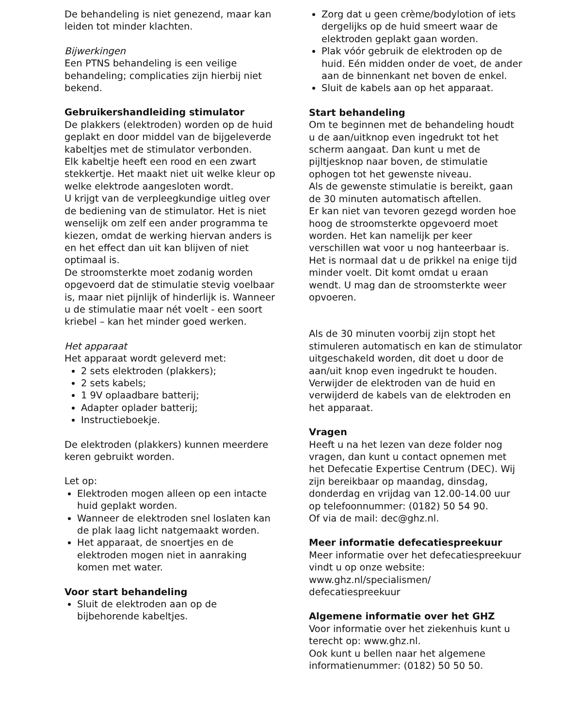De behandeling is niet genezend, maar kan leiden tot minder klachten.
Bijwerkingen
Een PTNS behandeling is een veilige behandeling; complicaties zijn hierbij niet bekend.
Gebruikershandleiding stimulator
De plakkers (elektroden) worden op de huid geplakt en door middel van de bijgeleverde kabeltjes met de stimulator verbonden.
Elk kabeltje heeft een rood en een zwart stekkertje. Het maakt niet uit welke kleur op welke elektrode aangesloten wordt.
U krijgt van de verpleegkundige uitleg over de bediening van de stimulator. Het is niet wenselijk om zelf een ander programma te kiezen, omdat de werking hiervan anders is en het effect dan uit kan blijven of niet optimaal is.
De stroomsterkte moet zodanig worden opgevoerd dat de stimulatie stevig voelbaar is, maar niet pijnlijk of hinderlijk is. Wanneer u de stimulatie maar nét voelt - een soort kriebel – kan het minder goed werken.
Het apparaat
Het apparaat wordt geleverd met:
2 sets elektroden (plakkers);
2 sets kabels;
1 9V oplaadbare batterij;
Adapter oplader batterij;
Instructieboekje.
De elektroden (plakkers) kunnen meerdere keren gebruikt worden.
Let op:
Elektroden mogen alleen op een intacte huid geplakt worden.
Wanneer de elektroden snel loslaten kan de plak laag licht natgemaakt worden.
Het apparaat, de snoertjes en de elektroden mogen niet in aanraking komen met water.
Voor start behandeling
Sluit de elektroden aan op de bijbehorende kabeltjes.
Zorg dat u geen crème/bodylotion of iets dergelijks op de huid smeert waar de elektroden geplakt gaan worden.
Plak vóór gebruik de elektroden op de huid. Eén midden onder de voet, de ander aan de binnenkant net boven de enkel.
Sluit de kabels aan op het apparaat.
Start behandeling
Om te beginnen met de behandeling houdt u de aan/uitknop even ingedrukt tot het scherm aangaat. Dan kunt u met de pijltjesknop naar boven, de stimulatie ophogen tot het gewenste niveau.
Als de gewenste stimulatie is bereikt, gaan de 30 minuten automatisch aftellen.
Er kan niet van tevoren gezegd worden hoe hoog de stroomsterkte opgevoerd moet worden. Het kan namelijk per keer verschillen wat voor u nog hanteerbaar is. Het is normaal dat u de prikkel na enige tijd minder voelt. Dit komt omdat u eraan wendt. U mag dan de stroomsterkte weer opvoeren.
Als de 30 minuten voorbij zijn stopt het stimuleren automatisch en kan de stimulator uitgeschakeld worden, dit doet u door de aan/uit knop even ingedrukt te houden. Verwijder de elektroden van de huid en verwijderd de kabels van de elektroden en het apparaat.
Vragen
Heeft u na het lezen van deze folder nog vragen, dan kunt u contact opnemen met het Defecatie Expertise Centrum (DEC). Wij zijn bereikbaar op maandag, dinsdag, donderdag en vrijdag van 12.00-14.00 uur op telefoonnummer: (0182) 50 54 90.
Of via de mail: dec@ghz.nl.
Meer informatie defecatiespreekuur
Meer informatie over het defecatiespreekuur vindt u op onze website:
www.ghz.nl/specialismen/ defecatiespreekuur
Algemene informatie over het GHZ
Voor informatie over het ziekenhuis kunt u terecht op: www.ghz.nl.
Ook kunt u bellen naar het algemene informatienummer: (0182) 50 50 50.